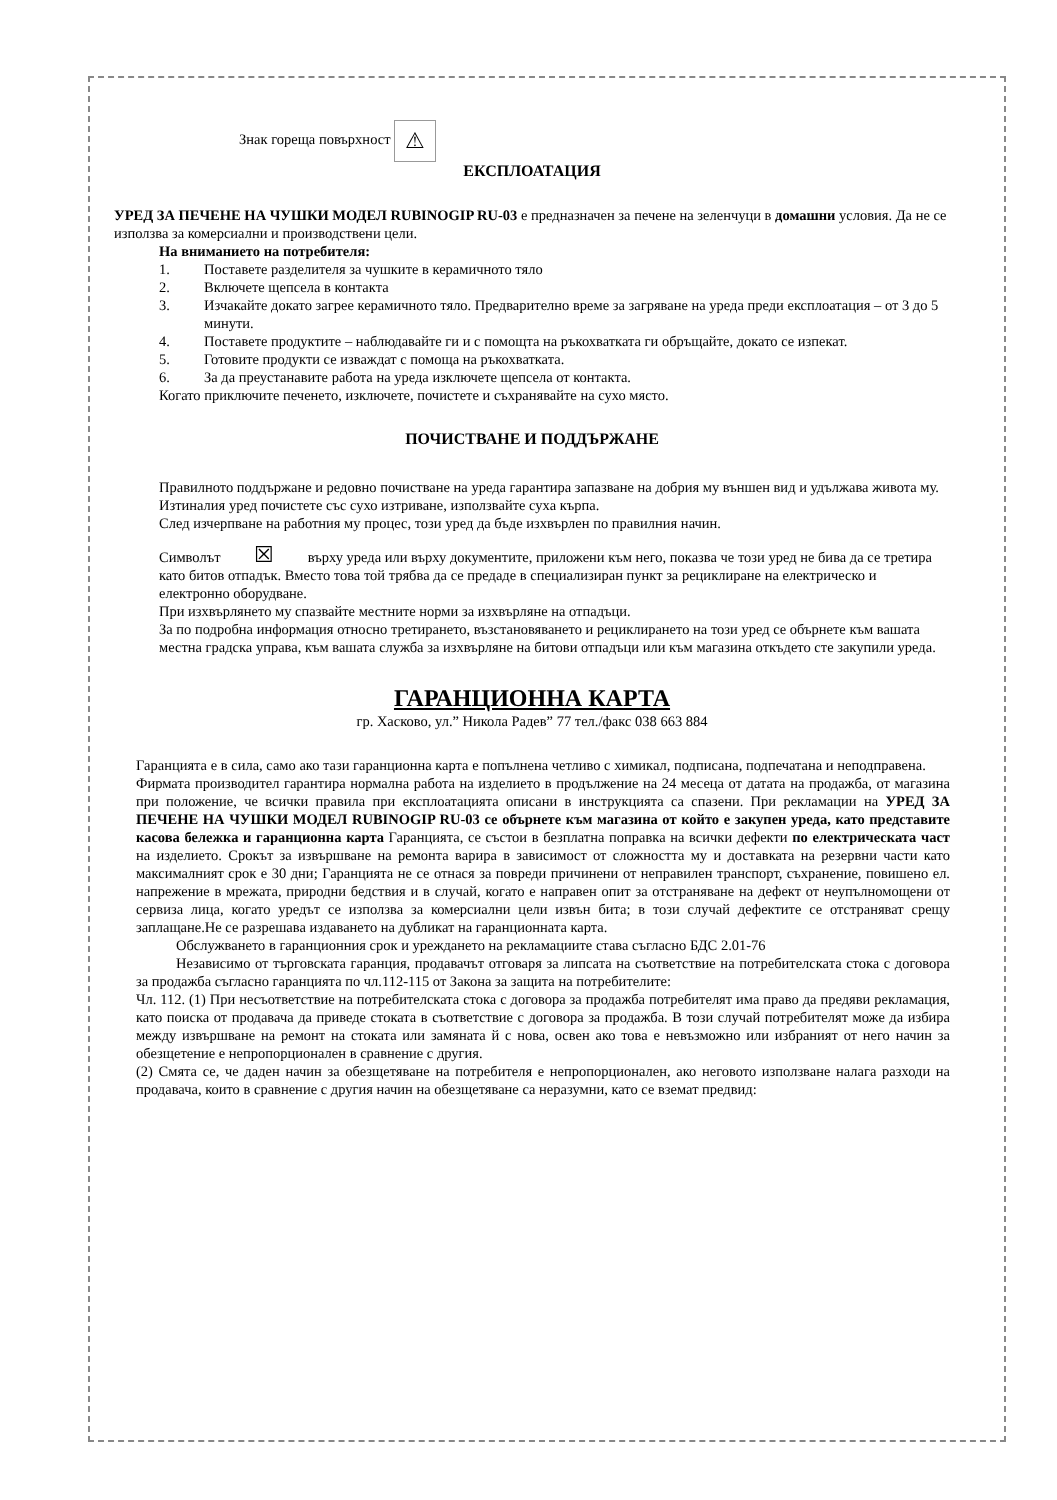Знак гореща повърхност ⚠
ЕКСПЛОАТАЦИЯ
УРЕД ЗА ПЕЧЕНЕ НА ЧУШКИ МОДЕЛ RUBINOGIP RU-03 е предназначен за печене на зеленчуци в домашни условия. Да не се използва за комерсиални и производствени цели.
На вниманието на потребителя:
1. Поставете разделителя за чушките в керамичното тяло
2. Включете щепсела в контакта
3. Изчакайте докато загрее керамичното тяло. Предварително време за загряване на уреда преди експлоатация – от 3 до 5 минути.
4. Поставете продуктите – наблюдавайте ги и с помощта на ръкохватката ги обръщайте, докато се изпекат.
5. Готовите продукти се изваждат с помоща на ръкохватката.
6. За да преустанавите работа на уреда изключете щепсела от контакта.
Когато приключите печенето, изключете, почистете и съхранявайте на сухо място.
ПОЧИСТВАНЕ И ПОДДЪРЖАНЕ
Правилното поддържане и редовно почистване на уреда гарантира запазване на добрия му външен вид и удължава живота му.
Изтиналия уред почистете със сухо изтриване, използвайте суха кърпа.
След изчерпване на работния му процес, този уред да бъде изхвърлен по правилния начин.
Символът ☒ върху уреда или върху документите, приложени към него, показва че този уред не бива да се третира като битов отпадък. Вместо това той трябва да се предаде в специализиран пункт за рециклиране на електрическо и електронно оборудване.
При изхвърлянето му спазвайте местните норми за изхвърляне на отпадъци.
За по подробна информация относно третирането, възстановяването и рециклирането на този уред се обърнете към вашата местна градска управа, към вашата служба за изхвърляне на битови отпадъци или към магазина откъдето сте закупили уреда.
ГАРАНЦИОННА КАРТА
гр. Хасково, ул.” Никола Радев” 77 тел./факс 038 663 884
Гаранцията е в сила, само ако тази гаранционна карта е попълнена четливо с химикал, подписана, подпечатана и неподправена.
Фирмата производител гарантира нормална работа на изделието в продължение на 24 месеца от датата на продажба, от магазина при положение, че всички правила при експлоатацията описани в инструкцията са спазени. При рекламации на УРЕД ЗА ПЕЧЕНЕ НА ЧУШКИ МОДЕЛ RUBINOGIP RU-03 се обърнете към магазина от който е закупен уреда, като представите касова бележка и гаранционна карта Гаранцията, се състои в безплатна поправка на всички дефекти по електрическата част на изделието. Срокът за извършване на ремонта варира в зависимост от сложността му и доставката на резервни части като максималният срок е 30 дни; Гаранцията не се отнася за повреди причинени от неправилен транспорт, съхранение, повишено ел. напрежение в мрежата, природни бедствия и в случай, когато е направен опит за отстраняване на дефект от неупълномощени от сервиза лица, когато уредът се използва за комерсиални цели извън бита; в този случай дефектите се отстраняват срещу заплащане.Не се разрешава издаването на дубликат на гаранционната карта.
Обслужването в гаранционния срок и уреждането на рекламациите става съгласно БДС 2.01-76
Независимо от търговската гаранция, продавачът отговаря за липсата на съответствие на потребителската стока с договора за продажба съгласно гаранцията по чл.112-115 от Закона за защита на потребителите:
Чл. 112. (1) При несъответствие на потребителската стока с договора за продажба потребителят има право да предяви рекламация, като поиска от продавача да приведе стоката в съответствие с договора за продажба. В този случай потребителят може да избира между извършване на ремонт на стоката или замяната й с нова, освен ако това е невъзможно или избраният от него начин за обезщетение е непропорционален в сравнение с другия.
(2) Смята се, че даден начин за обезщетяване на потребителя е непропорционален, ако неговото използване налага разходи на продавача, които в сравнение с другия начин на обезщетяване са неразумни, като се вземат предвид: